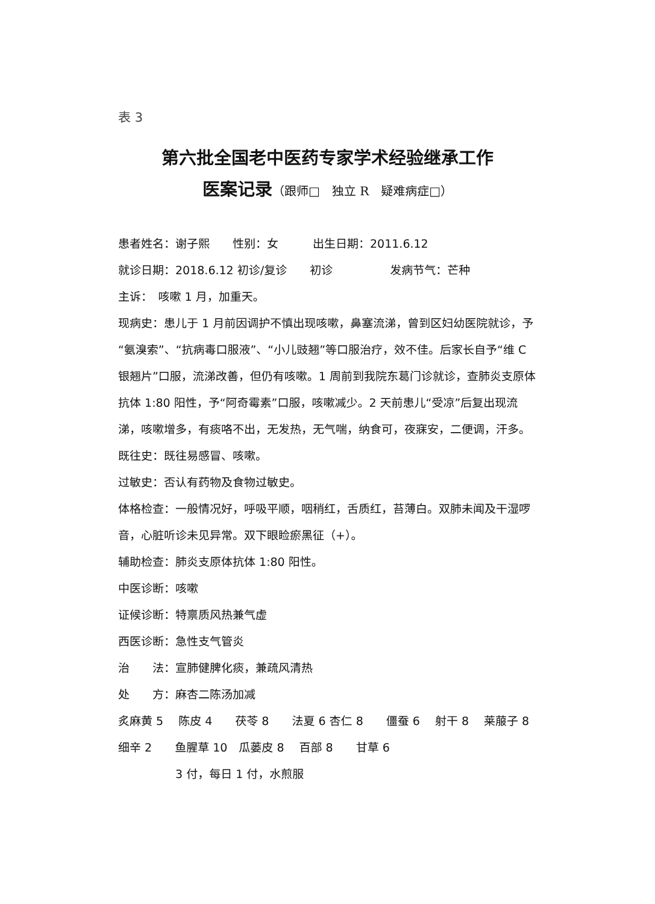表 3
第六批全国老中医药专家学术经验继承工作
医案记录（跟师□　独立 R　疑难病症□）
患者姓名：谢子熙　　性别：女　　　出生日期：2011.6.12
就诊日期：2018.6.12 初诊/复诊　　初诊　　　　　发病节气：芒种
主诉：　咳嗽 1 月，加重天。
现病史：患儿于 1 月前因调护不慎出现咳嗽，鼻塞流涕，曾到区妇幼医院就诊，予“氨溴索”、“抗病毒口服液”、“小儿豉翘”等口服治疗，效不佳。后家长自予“维 C 银翘片”口服，流涕改善，但仍有咳嗽。1 周前到我院东葛门诊就诊，查肺炎支原体抗体 1:80 阳性，予“阿奇霉素”口服，咳嗽减少。2 天前患儿“受凉”后复出现流涕，咳嗽增多，有痰咯不出，无发热，无气喘，纳食可，夜寐安，二便调，汗多。
既往史：既往易感冒、咳嗽。
过敏史：否认有药物及食物过敏史。
体格检查：一般情况好，呼吸平顺，咽稍红，舌质红，苔薄白。双肺未闻及干湿啰音，心脏听诊未见异常。双下眼睑瘀黑征（+）。
辅助检查：肺炎支原体抗体 1:80 阳性。
中医诊断：咳嗽
证候诊断：特禀质风热兼气虚
西医诊断：急性支气管炎
治　　法：宣肺健脾化痰，兼疏风清热
处　　方：麻杏二陈汤加减
炙麻黄 5　 陈皮 4　　茯苓 8　　法夏 6 杏仁 8　　僵蚕 6　 射干 8　 莱菔子 8
细辛 2　　鱼腥草 10　瓜蒌皮 8　 百部 8　　甘草 6
　　　　　3 付，每日 1 付，水煎服